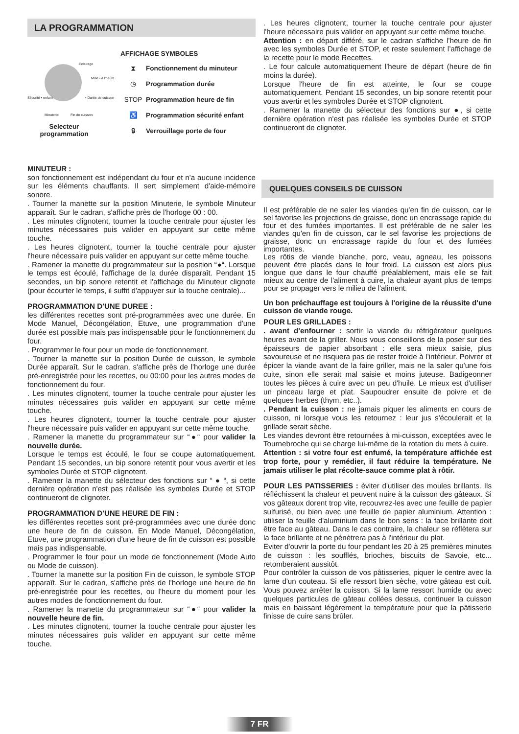LA PROGRAMMATION
Eclairage
Mise • à l'heure
Sécurité • enfant • Durée de cuisson
Minuterie Fin de cuisson
Selecteur programmation
AFFICHAGE SYMBOLES
⧗ Fonctionnement du minuteur
◷ Programmation durée
STOP Programmation heure de fin
♿ Programmation sécurité enfant
🔒︎ Verrouillage porte de four
MINUTEUR :
son fonctionnement est indépendant du four et n'a aucune incidence sur les éléments chauffants. Il sert simplement d'aide-mémoire sonore.
. Tourner la manette sur la position Minuterie, le symbole Minuteur apparaît. Sur le cadran, s'affiche près de l'horloge 00 : 00.
. Les minutes clignotent, tourner la touche centrale pour ajuster les minutes nécessaires puis valider en appuyant sur cette même touche.
. Les heures clignotent, tourner la touche centrale pour ajuster l'heure nécessaire puis valider en appuyant sur cette même touche.
. Ramener la manette du programmateur sur la position “●“. Lorsque le temps est écoulé, l'affichage de la durée disparaît. Pendant 15 secondes, un bip sonore retentit et l'affichage du Minuteur clignote (pour écourter le temps, il suffit d'appuyer sur la touche centrale)...
PROGRAMMATION D'UNE DUREE :
les différentes recettes sont pré-programmées avec une durée. En Mode Manuel, Décongélation, Etuve, une programmation d'une durée est possible mais pas indispensable pour le fonctionnement du four.
. Programmer le four pour un mode de fonctionnement.
. Tourner la manette sur la position Durée de cuisson, le symbole Durée apparaît. Sur le cadran, s'affiche près de l'horloge une durée pré-enregistrée pour les recettes, ou 00:00 pour les autres modes de fonctionnement du four.
. Les minutes clignotent, tourner la touche centrale pour ajuster les minutes nécessaires puis valider en appuyant sur cette même touche.
. Les heures clignotent, tourner la touche centrale pour ajuster l'heure nécessaire puis valider en appuyant sur cette même touche.
. Ramener la manette du programmateur sur “●“ pour valider la nouvelle durée.
Lorsque le temps est écoulé, le four se coupe automatiquement. Pendant 15 secondes, un bip sonore retentit pour vous avertir et les symboles Durée et STOP clignotent.
. Ramener la manette du sélecteur des fonctions sur “ ● “, si cette dernière opération n'est pas réalisée les symboles Durée et STOP continueront de clignoter.
PROGRAMMATION D'UNE HEURE DE FIN :
les différentes recettes sont pré-programmées avec une durée donc une heure de fin de cuisson. En Mode Manuel, Décongélation, Etuve, une programmation d'une heure de fin de cuisson est possible mais pas indispensable.
. Programmer le four pour un mode de fonctionnement (Mode Auto ou Mode de cuisson).
. Tourner la manette sur la position Fin de cuisson, le symbole STOP apparaît. Sur le cadran, s'affiche près de l'horloge une heure de fin pré-enregistrée pour les recettes, ou l'heure du moment pour les autres modes de fonctionnement du four.
. Ramener la manette du programmateur sur “●“ pour valider la nouvelle heure de fin.
. Les minutes clignotent, tourner la touche centrale pour ajuster les minutes nécessaires puis valider en appuyant sur cette même touche.
. Les heures clignotent, tourner la touche centrale pour ajuster l'heure nécessaire puis valider en appuyant sur cette même touche.
Attention : en départ différé, sur le cadran s'affiche l'heure de fin avec les symboles Durée et STOP, et reste seulement l’affichage de la recette pour le mode Recettes.
. Le four calcule automatiquement l'heure de départ (heure de fin moins la durée).
Lorsque l'heure de fin est atteinte, le four se coupe automatiquement. Pendant 15 secondes, un bip sonore retentit pour vous avertir et les symboles Durée et STOP clignotent.
. Ramener la manette du sélecteur des fonctions sur ●, si cette dernière opération n'est pas réalisée les symboles Durée et STOP continueront de clignoter.
QUELQUES CONSEILS DE CUISSON
Il est préférable de ne saler les viandes qu'en fin de cuisson, car le sel favorise les projections de graisse, donc un encrassage rapide du four et des fumées importantes. Il est préférable de ne saler les viandes qu'en fin de cuisson, car le sel favorise les projections de graisse, donc un encrassage rapide du four et des fumées importantes.
Les rôtis de viande blanche, porc, veau, agneau, les poissons peuvent être placés dans le four froid. La cuisson est alors plus longue que dans le four chauffé préalablement, mais elle se fait mieux au centre de l'aliment à cuire, la chaleur ayant plus de temps pour se propager vers le milieu de l'aliment.
Un bon préchauffage est toujours à l'origine de la réussite d'une cuisson de viande rouge.
POUR LES GRILLADES :
. avant d'enfourner : sortir la viande du réfrigérateur quelques heures avant de la griller. Nous vous conseillons de la poser sur des épaisseurs de papier absorbant : elle sera mieux saisie, plus savoureuse et ne risquera pas de rester froide à l'intérieur. Poivrer et épicer la viande avant de la faire griller, mais ne la saler qu'une fois cuite, sinon elle serait mal saisie et moins juteuse. Badigeonner toutes les pièces à cuire avec un peu d'huile. Le mieux est d'utiliser un pinceau large et plat. Saupoudrer ensuite de poivre et de quelques herbes (thym, etc..).
. Pendant la cuisson : ne jamais piquer les aliments en cours de cuisson, ni lorsque vous les retournez : leur jus s'écoulerait et la grillade serait sèche.
Les viandes devront être retournées à mi-cuisson, exceptées avec le Tournebroche qui se charge lui-même de la rotation du mets à cuire.
Attention : si votre four est enfumé, la température affichée est trop forte, pour y remédier, il faut réduire la température. Ne jamais utiliser le plat récolte-sauce comme plat à rôtir.
POUR LES PATISSERIES : éviter d'utiliser des moules brillants. Ils réfléchissent la chaleur et peuvent nuire à la cuisson des gâteaux. Si vos gâteaux dorent trop vite, recouvrez-les avec une feuille de papier sulfurisé, ou bien avec une feuille de papier aluminium. Attention : utiliser la feuille d'aluminium dans le bon sens : la face brillante doit être face au gâteau. Dans le cas contraire, la chaleur se réflètera sur la face brillante et ne pénètrera pas à l'intérieur du plat.
Eviter d'ouvrir la porte du four pendant les 20 à 25 premières minutes de cuisson : les soufflés, brioches, biscuits de Savoie, etc... retomberaient aussitôt.
Pour contrôler la cuisson de vos pâtisseries, piquer le centre avec la lame d'un couteau. Si elle ressort bien sèche, votre gâteau est cuit. Vous pouvez arrêter la cuisson. Si la lame ressort humide ou avec quelques particules de gâteau collées dessus, continuer la cuisson mais en baissant légèrement la température pour que la pâtisserie finisse de cuire sans brûler.
7 FR